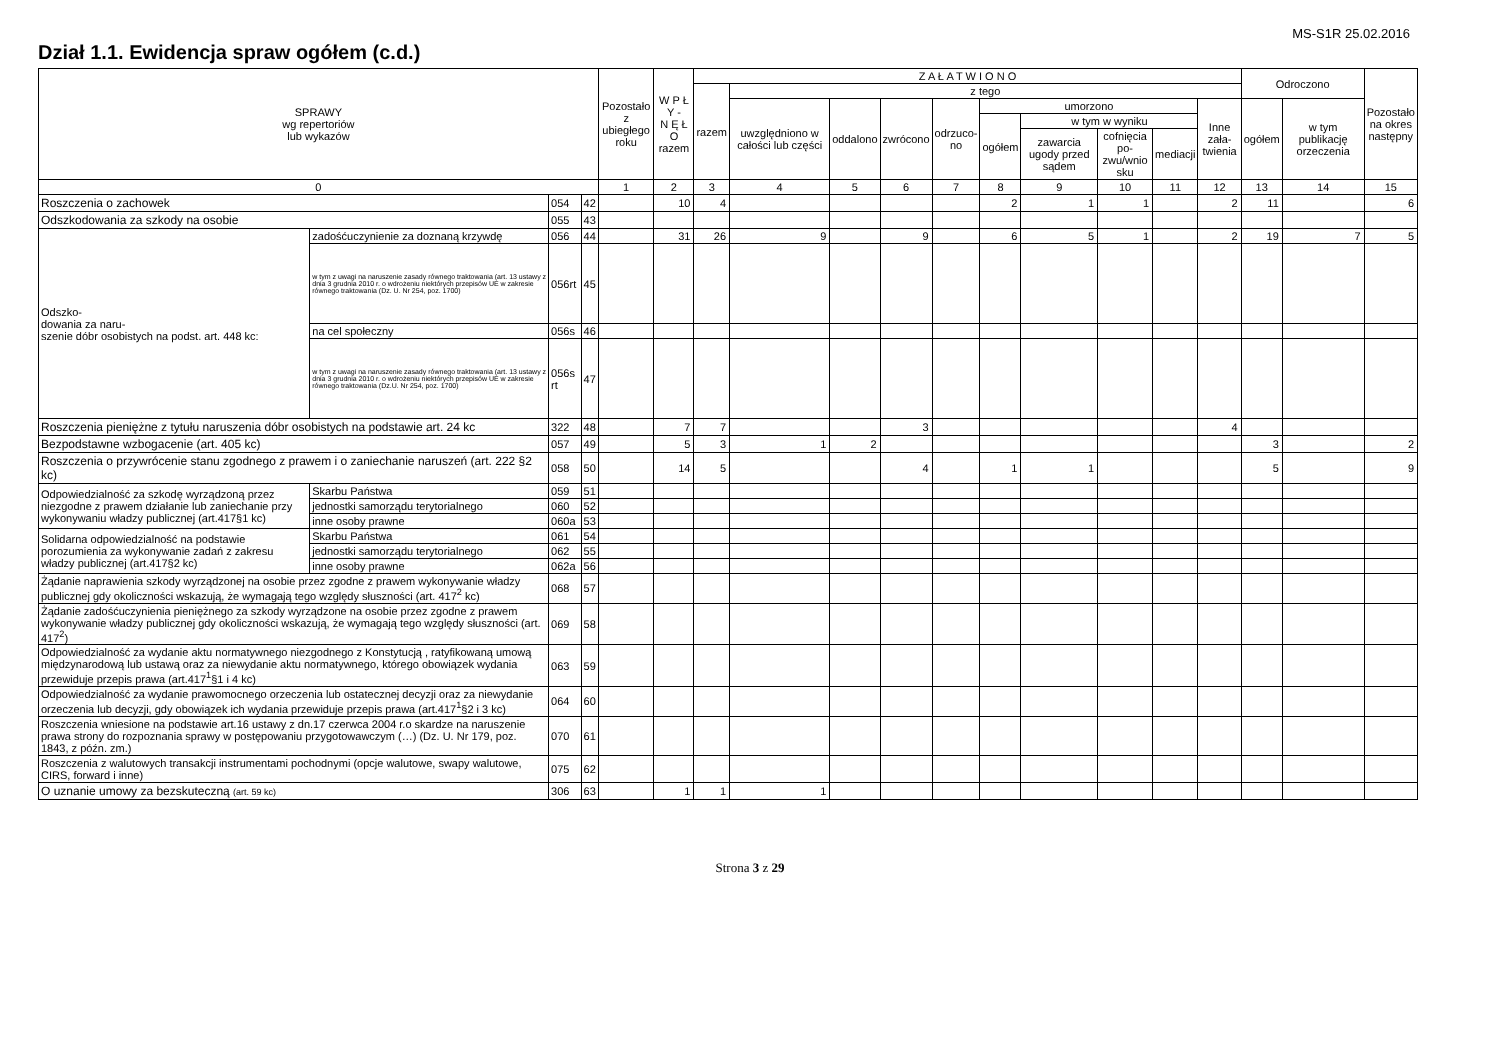MS-S1R 25.02.2016
Dział 1.1. Ewidencja spraw ogółem (c.d.)
| SPRAWY wg repertoriów lub wykazów | | | | Pozostało z ubiegłego roku | W P Ł Y - N Ę Ł O razem | Z A Ł A T W I O N O | | | | | | | | | | Odroczono | | Pozostało na okres następny |
| --- | --- | --- | --- | --- | --- | --- | --- | --- | --- | --- | --- | --- | --- | --- | --- | --- | --- | --- |
| | | | | | | razem | z tego | | | | | | | | | | | |
| | | | | | | | uwzględniono w całości lub części | oddalono | zwrócono | odrzuco- no | umorzono | | | | Inne zała- twienia | ogółem | w tym publikację orzeczenia | |
| | | | | | | | | | | | ogółem | w tym w wyniku | | | | | | |
| | | | | | | | | | | | | zawarcia ugody przed sądem | cofnięcia po- zwu/wnio sku | mediacji | | | | |
| 0 | | | | 1 | 2 | 3 | 4 | 5 | 6 | 7 | 8 | 9 | 10 | 11 | 12 | 13 | 14 | 15 |
| Roszczenia o zachowek | | 054 | 42 | | 10 | 4 | | | | | 2 | 1 | 1 | | 2 | 11 | | 6 |
| Odszkodowania za szkody na osobie | | 055 | 43 | | | | | | | | | | | | | | | |
| Odszko- dowania za naru- szenie dóbr osobistych na podst. art. 448 kc: | zadośćuczynienie za doznaną krzywdę | 056 | 44 | | 31 | 26 | 9 | | 9 | | 6 | 5 | 1 | | 2 | 19 | 7 | 5 |
| | w tym z uwagi na naruszenie zasady równego traktowania (art. 13 ustawy z dnia 3 grudnia 2010 r. o wdrożeniu niektórych przepisów UE w zakresie równego traktowania (Dz. U. Nr 254, poz. 1700) | 056rt | 45 | | | | | | | | | | | | | | | |
| | na cel społeczny | 056s | 46 | | | | | | | | | | | | | | | |
| | w tym z uwagi na naruszenie zasady równego traktowania (art. 13 ustawy z dnia 3 grudnia 2010 r. o wdrożeniu niektórych przepisów UE w zakresie równego traktowania (Dz.U. Nr 254, poz. 1700) | 056s rt | 47 | | | | | | | | | | | | | | | |
| Roszczenia pieniężne z tytułu naruszenia dóbr osobistych na podstawie art. 24 kc | | 322 | 48 | | 7 | 7 | | | 3 | | | | | | 4 | | | |
| Bezpodstawne wzbogacenie (art. 405 kc) | | 057 | 49 | | 5 | 3 | 1 | 2 | | | | | | | | 3 | | 2 |
| Roszczenia o przywrócenie stanu zgodnego z prawem i o zaniechanie naruszeń (art. 222 §2 kc) | | 058 | 50 | | 14 | 5 | | | 4 | | 1 | 1 | | | | 5 | | 9 |
| Odpowiedzialność za szkodę wyrządzoną przez niezgodne z prawem działanie lub zaniechanie przy wykonywaniu władzy publicznej (art.417§1 kc) | Skarbu Państwa | 059 | 51 | | | | | | | | | | | | | | | |
| | jednostki samorządu terytorialnego | 060 | 52 | | | | | | | | | | | | | | | |
| | inne osoby prawne | 060a | 53 | | | | | | | | | | | | | | | |
| Solidarna odpowiedzialność na podstawie porozumienia za wykonywanie zadań z zakresu władzy publicznej (art.417§2 kc) | Skarbu Państwa | 061 | 54 | | | | | | | | | | | | | | | |
| | jednostki samorządu terytorialnego | 062 | 55 | | | | | | | | | | | | | | | |
| | inne osoby prawne | 062a | 56 | | | | | | | | | | | | | | | |
| Żądanie naprawienia szkody wyrządzonej na osobie przez zgodne z prawem wykonywanie władzy publicznej gdy okoliczności wskazują, że wymagają tego względy słuszności (art. 417<sup>2</sup> kc) | | 068 | 57 | | | | | | | | | | | | | | | |
| Żądanie zadośćuczynienia pieniężnego za szkody wyrządzone na osobie przez zgodne z prawem wykonywanie władzy publicznej gdy okoliczności wskazują, że wymagają tego względy słuszności (art. 417<sup>2</sup>) | | 069 | 58 | | | | | | | | | | | | | | | |
| Odpowiedzialność za wydanie aktu normatywnego niezgodnego z Konstytucją , ratyfikowaną umową międzynarodową lub ustawą oraz za niewydanie aktu normatywnego, którego obowiązek wydania przewiduje przepis prawa (art.417<sup>1</sup>§1 i 4 kc) | | 063 | 59 | | | | | | | | | | | | | | | |
| Odpowiedzialność za wydanie prawomocnego orzeczenia lub ostatecznej decyzji oraz za niewydanie orzeczenia lub decyzji, gdy obowiązek ich wydania przewiduje przepis prawa (art.417<sup>1</sup>§2 i 3 kc) | | 064 | 60 | | | | | | | | | | | | | | | |
| Roszczenia wniesione na podstawie art.16 ustawy z dn.17 czerwca 2004 r.o skardze na naruszenie prawa strony do rozpoznania sprawy w postępowaniu przygotowawczym (…) (Dz. U. Nr 179, poz. 1843, z późn. zm.) | | 070 | 61 | | | | | | | | | | | | | | | |
| Roszczenia z walutowych transakcji instrumentami pochodnymi (opcje walutowe, swapy walutowe, CIRS, forward i inne) | | 075 | 62 | | | | | | | | | | | | | | | |
| O uznanie umowy za bezskuteczną (art. 59 kc) | | 306 | 63 | | 1 | 1 | 1 | | | | | | | | | | | |
Strona 3 z 29